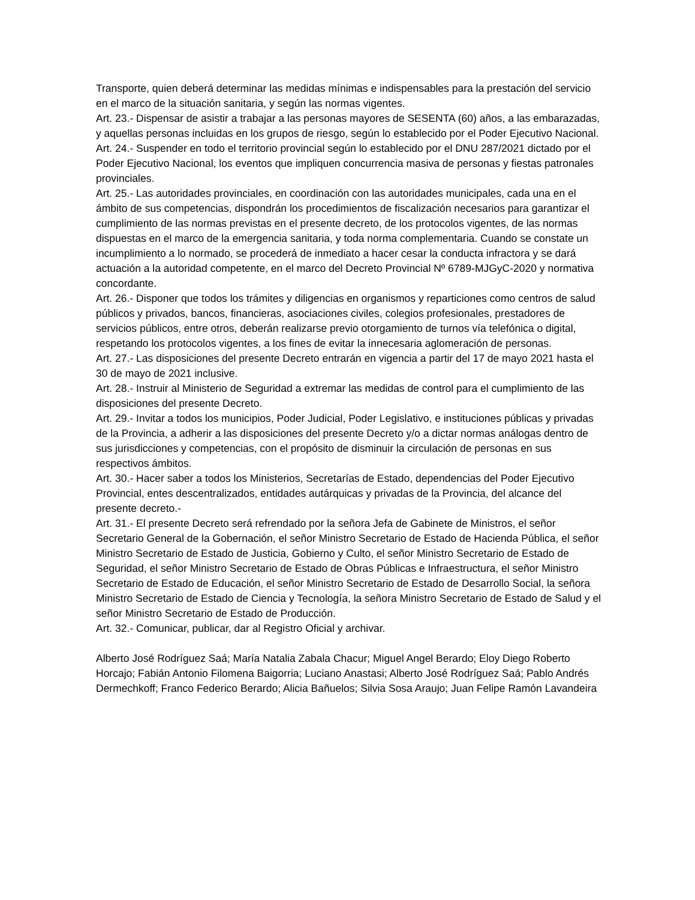Transporte, quien deberá determinar las medidas mínimas e indispensables para la prestación del servicio en el marco de la situación sanitaria, y según las normas vigentes.
Art. 23.- Dispensar de asistir a trabajar a las personas mayores de SESENTA (60) años, a las embarazadas, y aquellas personas incluidas en los grupos de riesgo, según lo establecido por el Poder Ejecutivo Nacional.
Art. 24.- Suspender en todo el territorio provincial según lo establecido por el DNU 287/2021 dictado por el Poder Ejecutivo Nacional, los eventos que impliquen concurrencia masiva de personas y fiestas patronales provinciales.
Art. 25.- Las autoridades provinciales, en coordinación con las autoridades municipales, cada una en el ámbito de sus competencias, dispondrán los procedimientos de fiscalización necesarios para garantizar el cumplimiento de las normas previstas en el presente decreto, de los protocolos vigentes, de las normas dispuestas en el marco de la emergencia sanitaria, y toda norma complementaria. Cuando se constate un incumplimiento a lo normado, se procederá de inmediato a hacer cesar la conducta infractora y se dará actuación a la autoridad competente, en el marco del Decreto Provincial Nº 6789-MJGyC-2020 y normativa concordante.
Art. 26.- Disponer que todos los trámites y diligencias en organismos y reparticiones como centros de salud públicos y privados, bancos, financieras, asociaciones civiles, colegios profesionales, prestadores de servicios públicos, entre otros, deberán realizarse previo otorgamiento de turnos vía telefónica o digital, respetando los protocolos vigentes, a los fines de evitar la innecesaria aglomeración de personas.
Art. 27.- Las disposiciones del presente Decreto entrarán en vigencia a partir del 17 de mayo 2021 hasta el 30 de mayo de 2021 inclusive.
Art. 28.- Instruir al Ministerio de Seguridad a extremar las medidas de control para el cumplimiento de las disposiciones del presente Decreto.
Art. 29.- Invitar a todos los municipios, Poder Judicial, Poder Legislativo, e instituciones públicas y privadas de la Provincia, a adherir a las disposiciones del presente Decreto y/o a dictar normas análogas dentro de sus jurisdicciones y competencias, con el propósito de disminuir la circulación de personas en sus respectivos ámbitos.
Art. 30.- Hacer saber a todos los Ministerios, Secretarías de Estado, dependencias del Poder Ejecutivo Provincial, entes descentralizados, entidades autárquicas y privadas de la Provincia, del alcance del presente decreto.-
Art. 31.- El presente Decreto será refrendado por la señora Jefa de Gabinete de Ministros, el señor Secretario General de la Gobernación, el señor Ministro Secretario de Estado de Hacienda Pública, el señor Ministro Secretario de Estado de Justicia, Gobierno y Culto, el señor Ministro Secretario de Estado de Seguridad, el señor Ministro Secretario de Estado de Obras Públicas e Infraestructura, el señor Ministro Secretario de Estado de Educación, el señor Ministro Secretario de Estado de Desarrollo Social, la señora Ministro Secretario de Estado de Ciencia y Tecnología, la señora Ministro Secretario de Estado de Salud y el señor Ministro Secretario de Estado de Producción.
Art. 32.- Comunicar, publicar, dar al Registro Oficial y archivar.
Alberto José Rodríguez Saá; María Natalia Zabala Chacur; Miguel Angel Berardo; Eloy Diego Roberto Horcajo; Fabián Antonio Filomena Baigorria; Luciano Anastasi; Alberto José Rodríguez Saá; Pablo Andrés Dermechkoff; Franco Federico Berardo; Alicia Bañuelos; Silvia Sosa Araujo; Juan Felipe Ramón Lavandeira